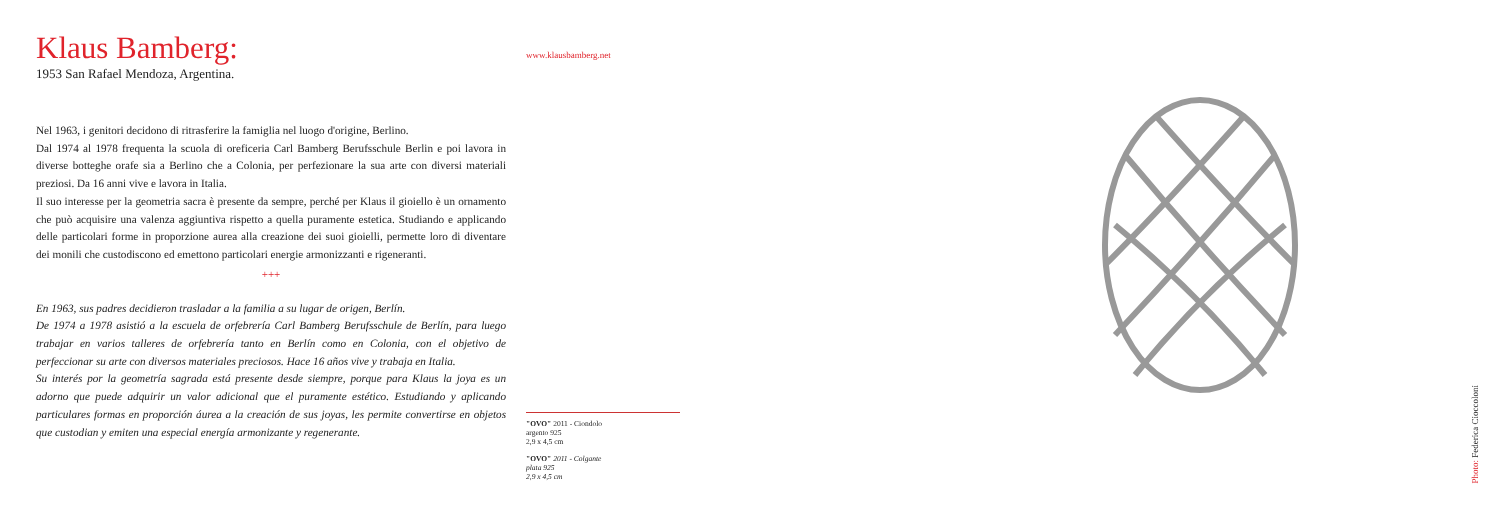Klaus Bamberg:
1953 San Rafael Mendoza, Argentina.
Nel 1963, i genitori decidono di ritrasferire la famiglia nel luogo d'origine, Berlino.
Dal 1974 al 1978 frequenta la scuola di oreficeria Carl Bamberg Berufsschule Berlin e poi lavora in diverse botteghe orafe sia a Berlino che a Colonia, per perfezionare la sua arte con diversi materiali preziosi. Da 16 anni vive e lavora in Italia.
Il suo interesse per la geometria sacra è presente da sempre, perché per Klaus il gioiello è un ornamento che può acquisire una valenza aggiuntiva rispetto a quella puramente estetica. Studiando e applicando delle particolari forme in proporzione aurea alla creazione dei suoi gioielli, permette loro di diventare dei monili che custodiscono ed emettono particolari energie armonizzanti e rigeneranti.
+++
En 1963, sus padres decidieron trasladar a la familia a su lugar de origen, Berlín.
De 1974 a 1978 asistió a la escuela de orfebrería Carl Bamberg Berufsschule de Berlín, para luego trabajar en varios talleres de orfebrería tanto en Berlín como en Colonia, con el objetivo de perfeccionar su arte con diversos materiales preciosos. Hace 16 años vive y trabaja en Italia.
Su interés por la geometría sagrada está presente desde siempre, porque para Klaus la joya es un adorno que puede adquirir un valor adicional que el puramente estético. Estudiando y aplicando particulares formas en proporción áurea a la creación de sus joyas, les permite convertirse en objetos que custodian y emiten una especial energía armonizante y regenerante.
www.klausbamberg.net
"OVO" 2011 - Ciondolo
argento 925
2,9 x 4,5 cm
"OVO" 2011 - Colgante
plata 925
2,9 x 4,5 cm
Photo: Federica Cioccoloni